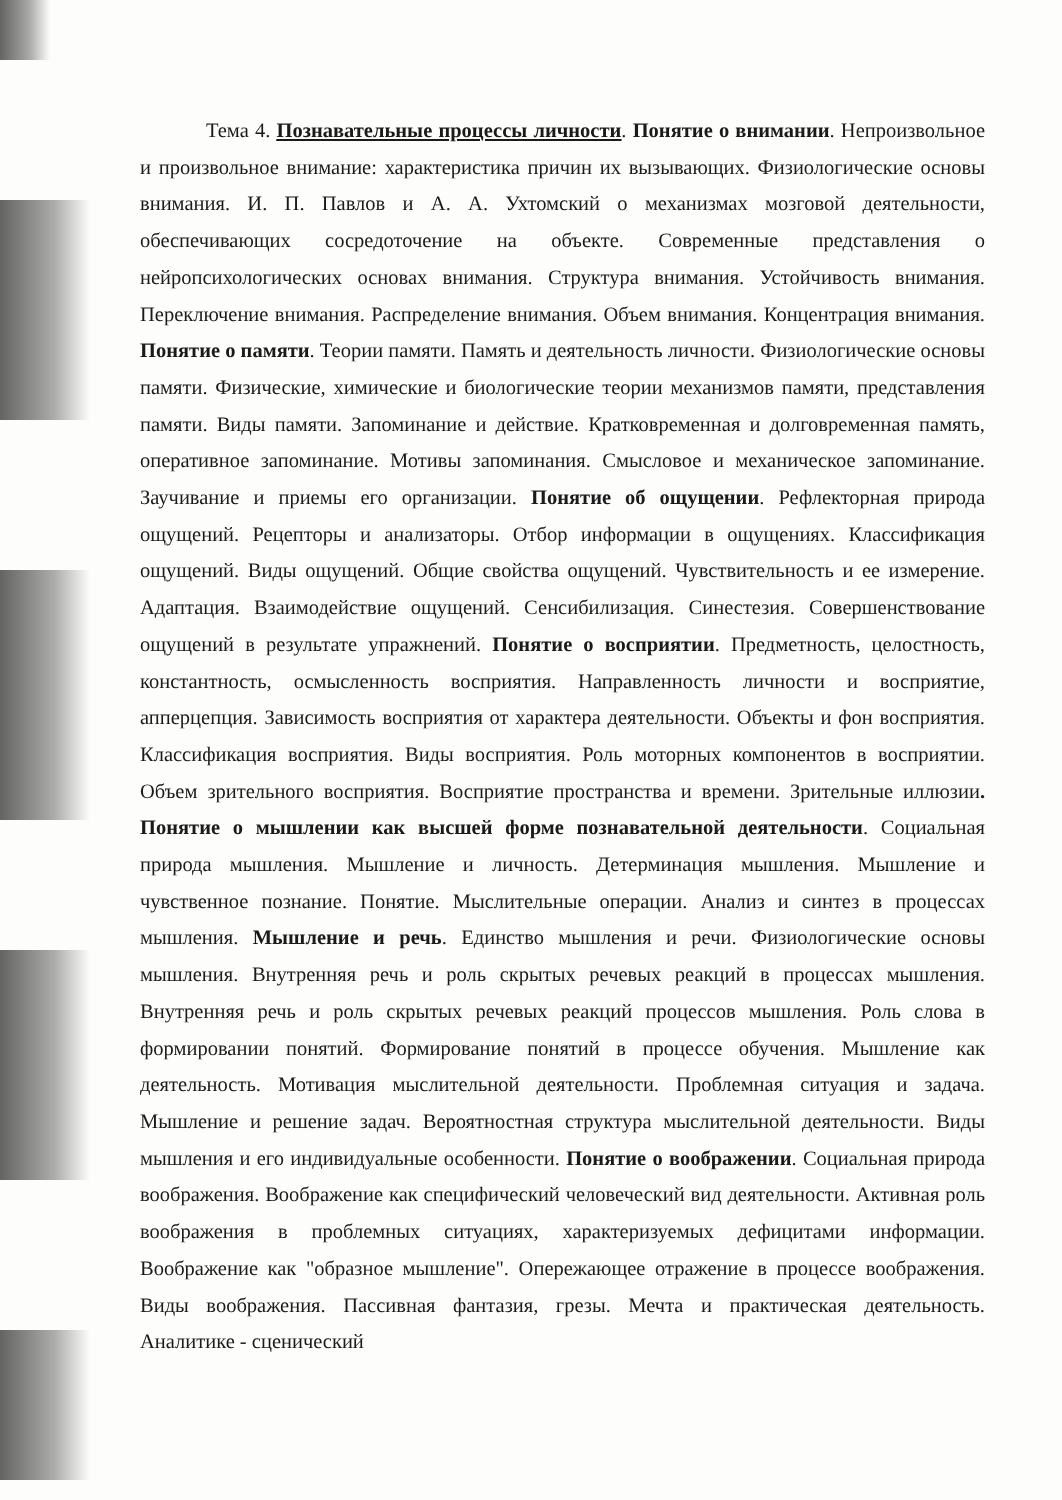Тема 4. Познавательные процессы личности. Понятие о внимании. Непроизвольное и произвольное внимание: характеристика причин их вызывающих. Физиологические основы внимания. И. П. Павлов и А. А. Ухтомский о механизмах мозговой деятельности, обеспечивающих сосредоточение на объекте. Современные представления о нейропсихологических основах внимания. Структура внимания. Устойчивость внимания. Переключение внимания. Распределение внимания. Объем внимания. Концентрация внимания. Понятие о памяти. Теории памяти. Память и деятельность личности. Физиологические основы памяти. Физические, химические и биологические теории механизмов памяти, представления памяти. Виды памяти. Запоминание и действие. Кратковременная и долговременная память, оперативное запоминание. Мотивы запоминания. Смысловое и механическое запоминание. Заучивание и приемы его организации. Понятие об ощущении. Рефлекторная природа ощущений. Рецепторы и анализаторы. Отбор информации в ощущениях. Классификация ощущений. Виды ощущений. Общие свойства ощущений. Чувствительность и ее измерение. Адаптация. Взаимодействие ощущений. Сенсибилизация. Синестезия. Совершенствование ощущений в результате упражнений. Понятие о восприятии. Предметность, целостность, константность, осмысленность восприятия. Направленность личности и восприятие, апперцепция. Зависимость восприятия от характера деятельности. Объекты и фон восприятия. Классификация восприятия. Виды восприятия. Роль моторных компонентов в восприятии. Объем зрительного восприятия. Восприятие пространства и времени. Зрительные иллюзии. Понятие о мышлении как высшей форме познавательной деятельности. Социальная природа мышления. Мышление и личность. Детерминация мышления. Мышление и чувственное познание. Понятие. Мыслительные операции. Анализ и синтез в процессах мышления. Мышление и речь. Единство мышления и речи. Физиологические основы мышления. Внутренняя речь и роль скрытых речевых реакций в процессах мышления. Внутренняя речь и роль скрытых речевых реакций процессов мышления. Роль слова в формировании понятий. Формирование понятий в процессе обучения. Мышление как деятельность. Мотивация мыслительной деятельности. Проблемная ситуация и задача. Мышление и решение задач. Вероятностная структура мыслительной деятельности. Виды мышления и его индивидуальные особенности. Понятие о воображении. Социальная природа воображения. Воображение как специфический человеческий вид деятельности. Активная роль воображения в проблемных ситуациях, характеризуемых дефицитами информации. Воображение как "образное мышление". Опережающее отражение в процессе воображения. Виды воображения. Пассивная фантазия, грезы. Мечта и практическая деятельность. Аналитике - сценический